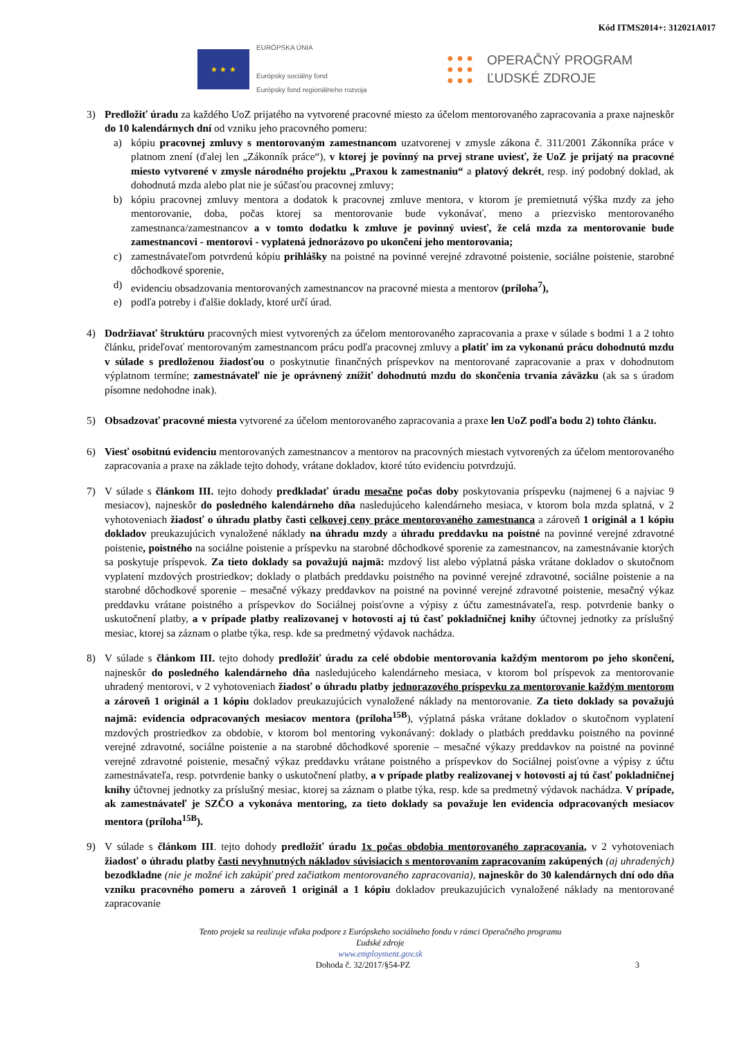Kód ITMS2014+: 312021A017
★ ★ ★
EURÓPSKA ÚNIA
Európsky sociálny fond
Európsky fond regionálneho rozvoja
● ● ●
● ● ●
● ● ●
OPERAČNÝ PROGRAM
ĽUDSKÉ ZDROJE
3) Predložiť úradu za každého UoZ prijatého na vytvorené pracovné miesto za účelom mentorovaného zapracovania a praxe najneskôr do 10 kalendárnych dní od vzniku jeho pracovného pomeru:
a) kópiu pracovnej zmluvy s mentorovaným zamestnancom uzatvorenej v zmysle zákona č. 311/2001 Zákonníka práce v platnom znení (ďalej len „Zákonník práce“), v ktorej je povinný na prvej strane uviesť, že UoZ je prijatý na pracovné miesto vytvorené v zmysle národného projektu „Praxou k zamestnaniu“ a platový dekrét, resp. iný podobný doklad, ak dohodnutá mzda alebo plat nie je súčasťou pracovnej zmluvy;
b) kópiu pracovnej zmluvy mentora a dodatok k pracovnej zmluve mentora, v ktorom je premietnutá výška mzdy za jeho mentorovanie, doba, počas ktorej sa mentorovanie bude vykonávať, meno a priezvisko mentorovaného zamestnanca/zamestnancov a v tomto dodatku k zmluve je povinný uviesť, že celá mzda za mentorovanie bude zamestnancovi - mentorovi - vyplatená jednorázovo po ukončení jeho mentorovania;
c) zamestnávateľom potvrdenú kópiu prihlášky na poistné na povinné verejné zdravotné poistenie, sociálne poistenie, starobné dôchodkové sporenie,
d) evidenciu obsadzovania mentorovaných zamestnancov na pracovné miesta a mentorov (príloha<sup>7</sup>),
e) podľa potreby i ďalšie doklady, ktoré určí úrad.
4) Dodržiavať štruktúru pracovných miest vytvorených za účelom mentorovaného zapracovania a praxe v súlade s bodmi 1 a 2 tohto článku, prideľovať mentorovaným zamestnancom prácu podľa pracovnej zmluvy a platiť im za vykonanú prácu dohodnutú mzdu v súlade s predloženou žiadosťou o poskytnutie finančných príspevkov na mentorované zapracovanie a prax v dohodnutom výplatnom termíne; zamestnávateľ nie je oprávnený znížiť dohodnutú mzdu do skončenia trvania záväzku (ak sa s úradom písomne nedohodne inak).
5) Obsadzovať pracovné miesta vytvorené za účelom mentorovaného zapracovania a praxe len UoZ podľa bodu 2) tohto článku.
6) Viesť osobitnú evidenciu mentorovaných zamestnancov a mentorov na pracovných miestach vytvorených za účelom mentorovaného zapracovania a praxe na základe tejto dohody, vrátane dokladov, ktoré túto evidenciu potvrdzujú.
7) V súlade s článkom III. tejto dohody predkladať úradu mesačne počas doby poskytovania príspevku (najmenej 6 a najviac 9 mesiacov), najneskôr do posledného kalendárneho dňa nasledujúceho kalendárneho mesiaca, v ktorom bola mzda splatná, v 2 vyhotoveniach žiadosť o úhradu platby časti celkovej ceny práce mentorovaného zamestnanca a zároveň 1 originál a 1 kópiu dokladov preukazujúcich vynaložené náklady na úhradu mzdy a úhradu preddavku na poistné na povinné verejné zdravotné poistenie, poistného na sociálne poistenie a príspevku na starobné dôchodkové sporenie za zamestnancov, na zamestnávanie ktorých sa poskytuje príspevok. Za tieto doklady sa považujú najmä: mzdový list alebo výplatná páska vrátane dokladov o skutočnom vyplatení mzdových prostriedkov; doklady o platbách preddavku poistného na povinné verejné zdravotné, sociálne poistenie a na starobné dôchodkové sporenie – mesačné výkazy preddavkov na poistné na povinné verejné zdravotné poistenie, mesačný výkaz preddavku vrátane poistného a príspevkov do Sociálnej poisťovne a výpisy z účtu zamestnávateľa, resp. potvrdenie banky o uskutočnení platby, a v prípade platby realizovanej v hotovosti aj tú časť pokladničnej knihy účtovnej jednotky za príslušný mesiac, ktorej sa záznam o platbe týka, resp. kde sa predmetný výdavok nachádza.
8) V súlade s článkom III. tejto dohody predložiť úradu za celé obdobie mentorovania každým mentorom po jeho skončení, najneskôr do posledného kalendárneho dňa nasledujúceho kalendárneho mesiaca, v ktorom bol príspevok za mentorovanie uhradený mentorovi, v 2 vyhotoveniach žiadosť o úhradu platby jednorazového príspevku za mentorovanie každým mentorom a zároveň 1 originál a 1 kópiu dokladov preukazujúcich vynaložené náklady na mentorovanie. Za tieto doklady sa považujú najmä: evidencia odpracovaných mesiacov mentora (príloha<sup>15B</sup>), výplatná páska vrátane dokladov o skutočnom vyplatení mzdových prostriedkov za obdobie, v ktorom bol mentoring vykonávaný: doklady o platbách preddavku poistného na povinné verejné zdravotné, sociálne poistenie a na starobné dôchodkové sporenie – mesačné výkazy preddavkov na poistné na povinné verejné zdravotné poistenie, mesačný výkaz preddavku vrátane poistného a príspevkov do Sociálnej poisťovne a výpisy z účtu zamestnávateľa, resp. potvrdenie banky o uskutočnení platby, a v prípade platby realizovanej v hotovosti aj tú časť pokladničnej knihy účtovnej jednotky za príslušný mesiac, ktorej sa záznam o platbe týka, resp. kde sa predmetný výdavok nachádza. V prípade, ak zamestnávateľ je SZČO a vykonáva mentoring, za tieto doklady sa považuje len evidencia odpracovaných mesiacov mentora (príloha<sup>15B</sup>).
9) V súlade s článkom III. tejto dohody predložiť úradu 1x počas obdobia mentorovaného zapracovania, v 2 vyhotoveniach žiadosť o úhradu platby časti nevyhnutných nákladov súvisiacich s mentorovaním zapracovaním zakúpených (aj uhradených) bezodkladne (nie je možné ich zakúpiť pred začiatkom mentorovaného zapracovania), najneskôr do 30 kalendárnych dní odo dňa vzniku pracovného pomeru a zároveň 1 originál a 1 kópiu dokladov preukazujúcich vynaložené náklady na mentorované zapracovanie
Tento projekt sa realizuje vďaka podpore z Európskeho sociálneho fondu v rámci Operačného programu
Ľudské zdroje
www.employment.gov.sk
Dohoda č. 32/2017/§54-PZ 3